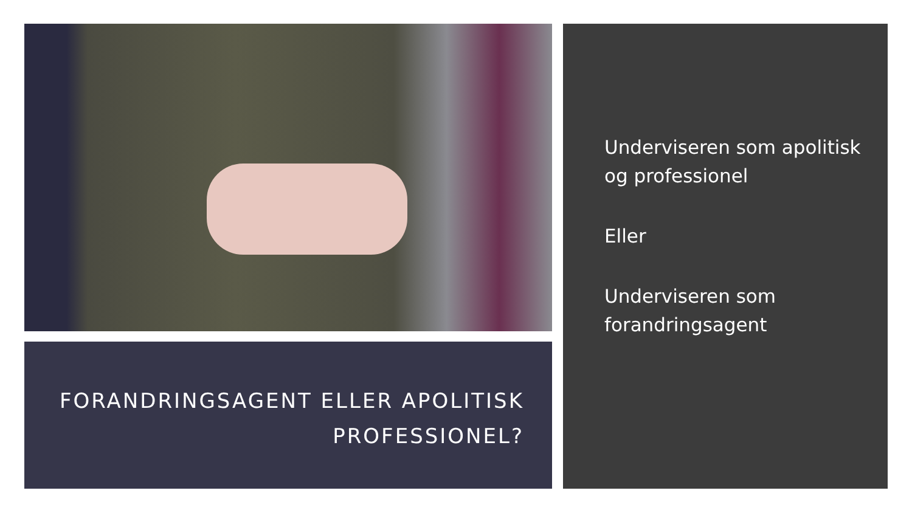FORANDRINGSAGENT ELLER APOLITISK
PROFESSIONEL?
Underviseren som apolitisk og professionel
Eller
Underviseren som forandringsagent